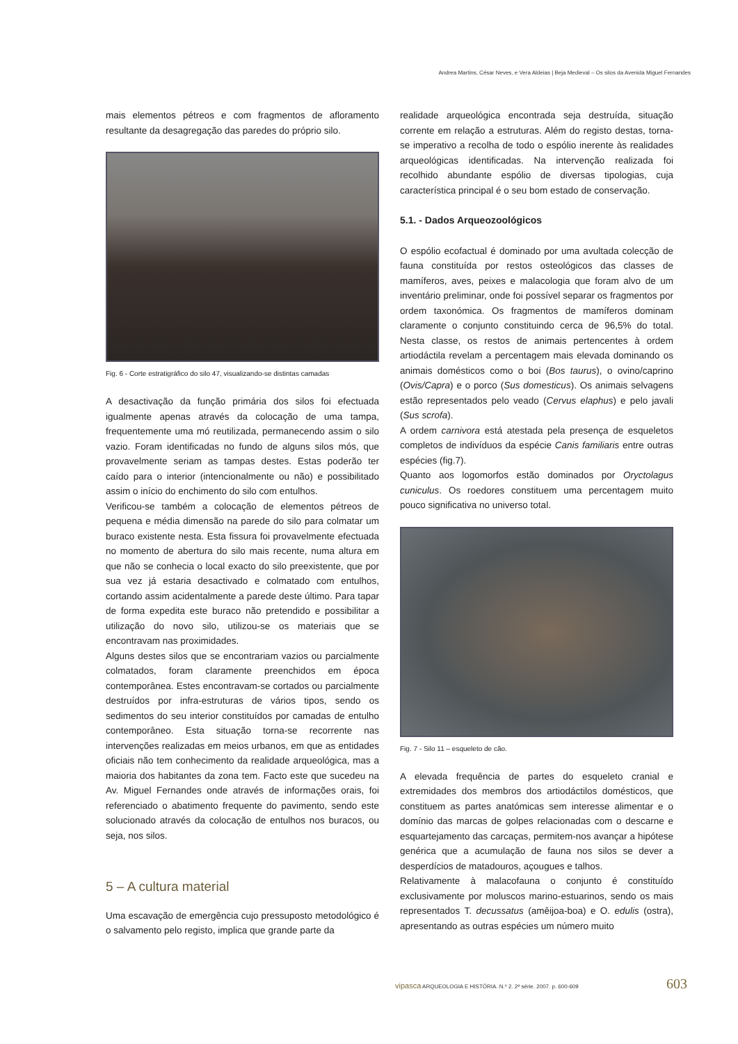Andrea Martins, César Neves, e Vera Aldeias | Beja Medieval – Os silos da Avenida Miguel Fernandes
mais elementos pétreos e com fragmentos de afloramento resultante da desagregação das paredes do próprio silo.
Fig. 6 - Corte estratigráfico do silo 47, visualizando-se distintas camadas
A desactivação da função primária dos silos foi efectuada igualmente apenas através da colocação de uma tampa, frequentemente uma mó reutilizada, permanecendo assim o silo vazio. Foram identificadas no fundo de alguns silos mós, que provavelmente seriam as tampas destes. Estas poderão ter caído para o interior (intencionalmente ou não) e possibilitado assim o início do enchimento do silo com entulhos.
Verificou-se também a colocação de elementos pétreos de pequena e média dimensão na parede do silo para colmatar um buraco existente nesta. Esta fissura foi provavelmente efectuada no momento de abertura do silo mais recente, numa altura em que não se conhecia o local exacto do silo preexistente, que por sua vez já estaria desactivado e colmatado com entulhos, cortando assim acidentalmente a parede deste último. Para tapar de forma expedita este buraco não pretendido e possibilitar a utilização do novo silo, utilizou-se os materiais que se encontravam nas proximidades.
Alguns destes silos que se encontrariam vazios ou parcialmente colmatados, foram claramente preenchidos em época contemporânea. Estes encontravam-se cortados ou parcialmente destruídos por infra-estruturas de vários tipos, sendo os sedimentos do seu interior constituídos por camadas de entulho contemporâneo. Esta situação torna-se recorrente nas intervenções realizadas em meios urbanos, em que as entidades oficiais não tem conhecimento da realidade arqueológica, mas a maioria dos habitantes da zona tem. Facto este que sucedeu na Av. Miguel Fernandes onde através de informações orais, foi referenciado o abatimento frequente do pavimento, sendo este solucionado através da colocação de entulhos nos buracos, ou seja, nos silos.
5 – A cultura material
Uma escavação de emergência cujo pressuposto metodológico é o salvamento pelo registo, implica que grande parte da
realidade arqueológica encontrada seja destruída, situação corrente em relação a estruturas. Além do registo destas, torna-se imperativo a recolha de todo o espólio inerente às realidades arqueológicas identificadas. Na intervenção realizada foi recolhido abundante espólio de diversas tipologias, cuja característica principal é o seu bom estado de conservação.
5.1. - Dados Arqueozoológicos
O espólio ecofactual é dominado por uma avultada colecção de fauna constituída por restos osteológicos das classes de mamíferos, aves, peixes e malacologia que foram alvo de um inventário preliminar, onde foi possível separar os fragmentos por ordem taxonómica. Os fragmentos de mamíferos dominam claramente o conjunto constituindo cerca de 96,5% do total. Nesta classe, os restos de animais pertencentes à ordem artiodáctila revelam a percentagem mais elevada dominando os animais domésticos como o boi (Bos taurus), o ovino/caprino (Ovis/Capra) e o porco (Sus domesticus). Os animais selvagens estão representados pelo veado (Cervus elaphus) e pelo javali (Sus scrofa).
A ordem carnivora está atestada pela presença de esqueletos completos de indivíduos da espécie Canis familiaris entre outras espécies (fig.7).
Quanto aos logomorfos estão dominados por Oryctolagus cuniculus. Os roedores constituem uma percentagem muito pouco significativa no universo total.
Fig. 7 - Silo 11 – esqueleto de cão.
A elevada frequência de partes do esqueleto cranial e extremidades dos membros dos artiodáctilos domésticos, que constituem as partes anatómicas sem interesse alimentar e o domínio das marcas de golpes relacionadas com o descarne e esquartejamento das carcaças, permitem-nos avançar a hipótese genérica que a acumulação de fauna nos silos se dever a desperdícios de matadouros, açougues e talhos.
Relativamente à malacofauna o conjunto é constituído exclusivamente por moluscos marino-estuarinos, sendo os mais representados T. decussatus (amêijoa-boa) e O. edulis (ostra), apresentando as outras espécies um número muito
vipasca ARQUEOLOGIA E HISTÓRIA. N.º 2. 2ª série. 2007. p. 600-609 603